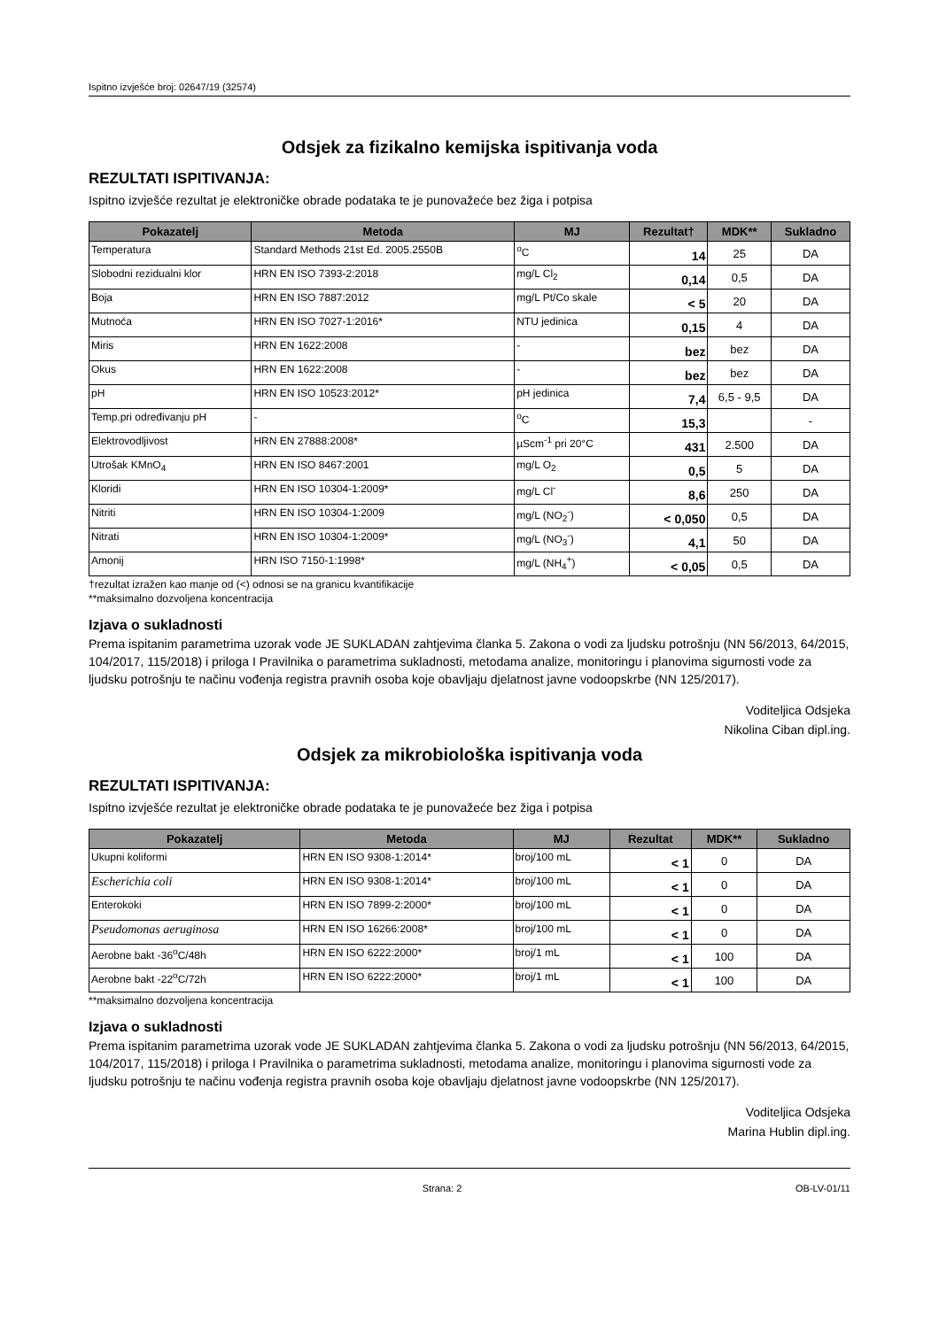Ispitno izvješće broj: 02647/19 (32574)
Odsjek za fizikalno kemijska ispitivanja voda
REZULTATI ISPITIVANJA:
Ispitno izvješće rezultat je elektroničke obrade podataka te je punovažeće bez žiga i potpisa
| Pokazatelj | Metoda | MJ | Rezultat† | MDK** | Sukladno |
| --- | --- | --- | --- | --- | --- |
| Temperatura | Standard Methods 21st Ed. 2005.2550B | <sup>o</sup> C | 14 | 25 | DA |
| Slobodni rezidualni klor | HRN EN ISO 7393-2:2018 | mg/L Cl<sub>2</sub> | 0,14 | 0,5 | DA |
| Boja | HRN EN ISO 7887:2012 | mg/L Pt/Co skale | < 5 | 20 | DA |
| Mutnoća | HRN EN ISO 7027-1:2016* | NTU jedinica | 0,15 | 4 | DA |
| Miris | HRN EN 1622:2008 | - | bez | bez | DA |
| Okus | HRN EN 1622:2008 | - | bez | bez | DA |
| pH | HRN EN ISO 10523:2012* | pH jedinica | 7,4 | 6,5 - 9,5 | DA |
| Temp.pri određivanju pH | - | <sup>o</sup> C | 15,3 | | - |
| Elektrovodljivost | HRN EN 27888:2008* | µScm<sup>-1</sup> pri 20°C | 431 | 2.500 | DA |
| Utrošak KMnO<sub>4</sub> | HRN EN ISO 8467:2001 | mg/L O<sub>2</sub> | 0,5 | 5 | DA |
| Kloridi | HRN EN ISO 10304-1:2009* | mg/L Cl<sup>-</sup> | 8,6 | 250 | DA |
| Nitriti | HRN EN ISO 10304-1:2009 | mg/L (NO<sub>2</sub><sup>-</sup>) | < 0,050 | 0,5 | DA |
| Nitrati | HRN EN ISO 10304-1:2009* | mg/L (NO<sub>3</sub><sup>-</sup>) | 4,1 | 50 | DA |
| Amonij | HRN ISO 7150-1:1998* | mg/L (NH<sub>4</sub><sup>+</sup>) | < 0,05 | 0,5 | DA |
†rezultat izražen kao manje od (<) odnosi se na granicu kvantifikacije
**maksimalno dozvoljena koncentracija
Izjava o sukladnosti
Prema ispitanim parametrima uzorak vode JE SUKLADAN zahtjevima članka 5. Zakona o vodi za ljudsku potrošnju (NN 56/2013, 64/2015, 104/2017, 115/2018) i priloga I Pravilnika o parametrima sukladnosti, metodama analize, monitoringu i planovima sigurnosti vode za ljudsku potrošnju te načinu vođenja registra pravnih osoba koje obavljaju djelatnost javne vodoopskrbe (NN 125/2017).
Voditeljica Odsjeka
Nikolina Ciban dipl.ing.
Odsjek za mikrobiološka ispitivanja voda
REZULTATI ISPITIVANJA:
Ispitno izvješće rezultat je elektroničke obrade podataka te je punovažeće bez žiga i potpisa
| Pokazatelj | Metoda | MJ | Rezultat | MDK** | Sukladno |
| --- | --- | --- | --- | --- | --- |
| Ukupni koliformi | HRN EN ISO 9308-1:2014* | broj/100 mL | < 1 | 0 | DA |
| Escherichia coli | HRN EN ISO 9308-1:2014* | broj/100 mL | < 1 | 0 | DA |
| Enterokoki | HRN EN ISO 7899-2:2000* | broj/100 mL | < 1 | 0 | DA |
| Pseudomonas aeruginosa | HRN EN ISO 16266:2008* | broj/100 mL | < 1 | 0 | DA |
| Aerobne bakt -36<sup>o</sup>C/48h | HRN EN ISO 6222:2000* | broj/1 mL | < 1 | 100 | DA |
| Aerobne bakt -22<sup>o</sup>C/72h | HRN EN ISO 6222:2000* | broj/1 mL | < 1 | 100 | DA |
**maksimalno dozvoljena koncentracija
Izjava o sukladnosti
Prema ispitanim parametrima uzorak vode JE SUKLADAN zahtjevima članka 5. Zakona o vodi za ljudsku potrošnju (NN 56/2013, 64/2015, 104/2017, 115/2018) i priloga I Pravilnika o parametrima sukladnosti, metodama analize, monitoringu i planovima sigurnosti vode za ljudsku potrošnju te načinu vođenja registra pravnih osoba koje obavljaju djelatnost javne vodoopskrbe (NN 125/2017).
Voditeljica Odsjeka
Marina Hublin dipl.ing.
Strana: 2 OB-LV-01/11